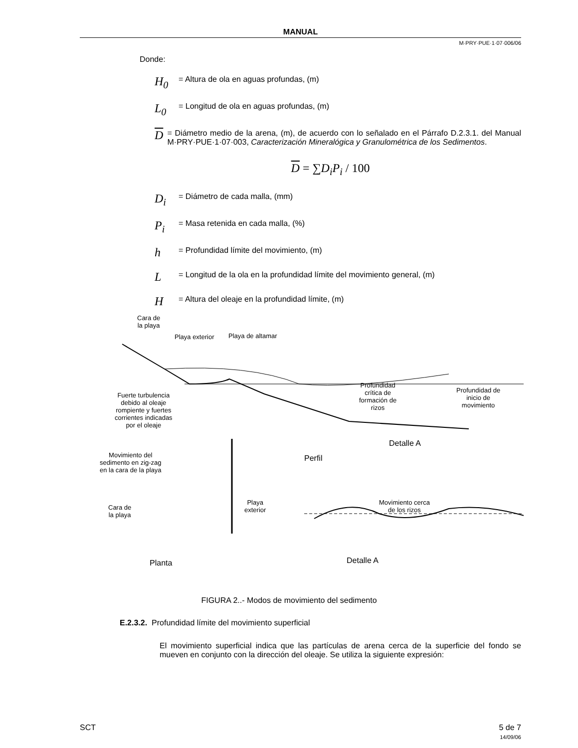MANUAL
M·PRY·PUE·1·07·006/06
Donde:
H<sub>0</sub> = Altura de ola en aguas profundas, (m)
L<sub>0</sub> = Longitud de ola en aguas profundas, (m)
D = Diámetro medio de la arena, (m), de acuerdo con lo señalado en el Párrafo D.2.3.1. del Manual M·PRY·PUE·1·07·003, Caracterización Mineralógica y Granulométrica de los Sedimentos.
D = ∑D<sub>i</sub>P<sub>i</sub> / 100
D<sub>i</sub> = Diámetro de cada malla, (mm)
P<sub>i</sub> = Masa retenida en cada malla, (%)
h = Profundidad límite del movimiento, (m)
L = Longitud de la ola en la profundidad límite del movimiento general, (m)
H = Altura del oleaje en la profundidad límite, (m)
Cara de
la playa
Playa exterior Playa de altamar
Fuerte turbulencia
debido al oleaje
rompiente y fuertes
corrientes indicadas
por el oleaje
Profundidad
crítica de
formación de
rizos
Profundidad de
inicio de
movimiento
Detalle A
Perfil
Movimiento del
sedimento en zig-zag
en la cara de la playa
Cara de
la playa
Playa
exterior
Movimiento cerca
de los rizos
Planta Detalle A
FIGURA 2..- Modos de movimiento del sedimento
E.2.3.2. Profundidad límite del movimiento superficial
El movimiento superficial indica que las partículas de arena cerca de la superficie del fondo se mueven en conjunto con la dirección del oleaje. Se utiliza la siguiente expresión:
SCT 5 de 7
14/09/06